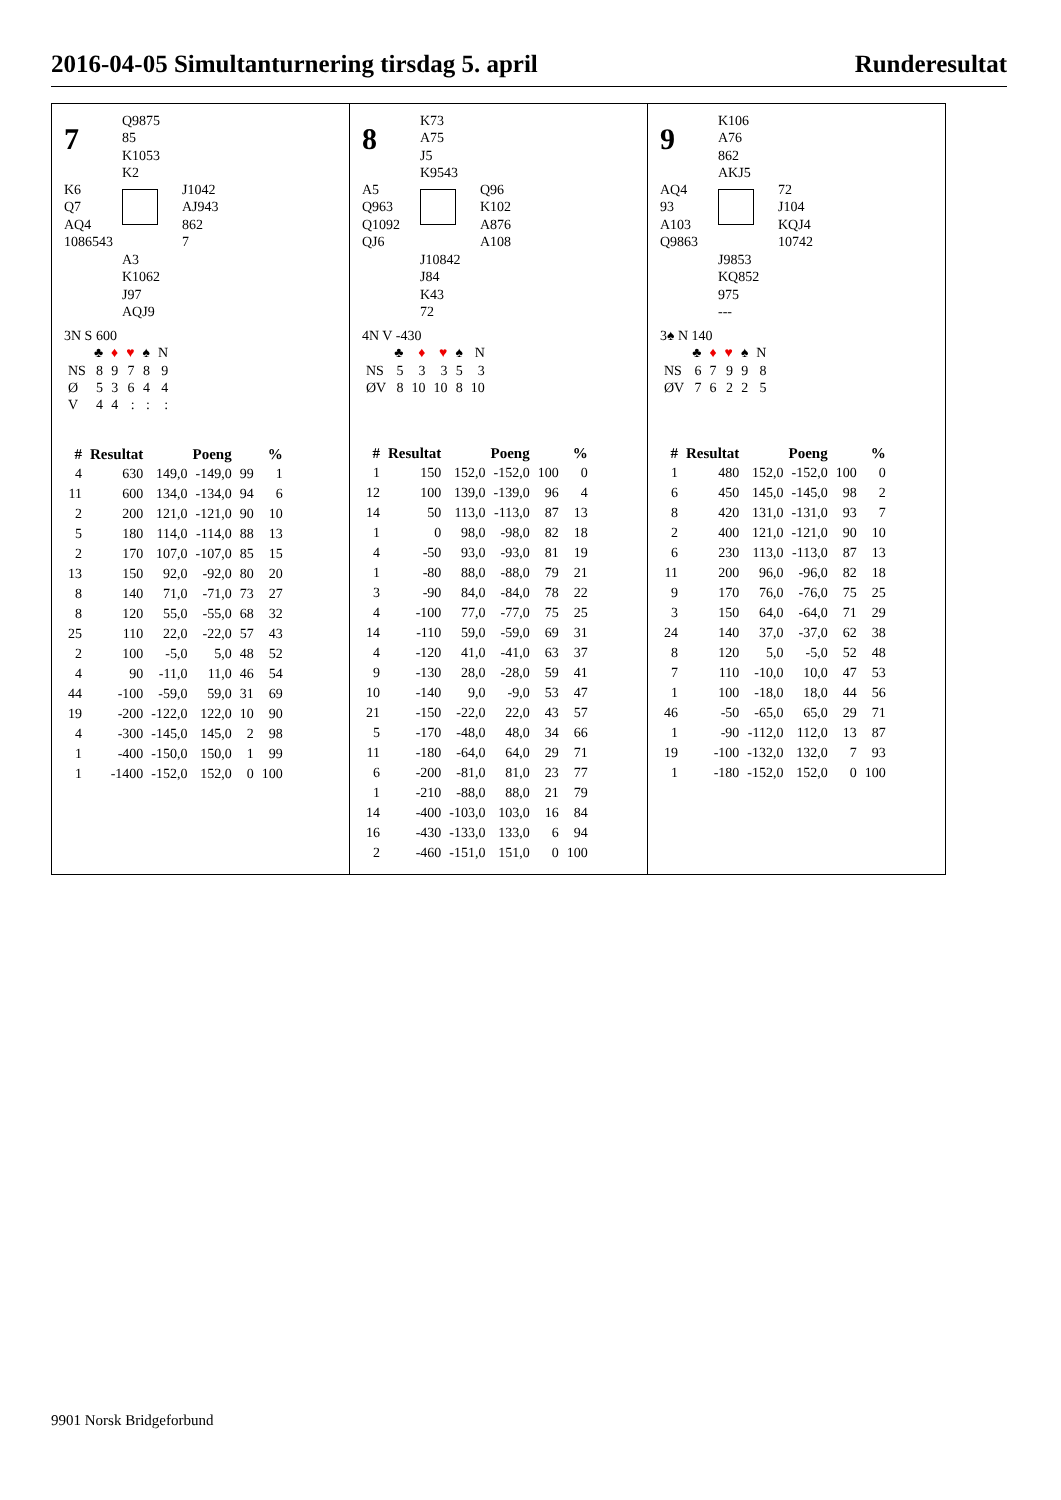2016-04-05 Simultanturnering tirsdag 5. april Runderesultat
7
Q9875
85
K1053
K2
K6
Q7
AQ4
1086543
J1042
AJ943
862
7
A3
K1062
J97
AQJ9
3N S 600
| | ♣ | ♦ | ♥ | ♠ | N |
| NS | 8 | 9 | 7 | 8 | 9 |
| Ø | 5 | 3 | 6 | 4 | 4 |
| V | 4 | 4 | : | : | : |
| # | Resultat | Poeng | | % | |
| --- | --- | --- | --- | --- | --- |
| 4 | 630 | 149,0 | -149,0 | 99 | 1 |
| 11 | 600 | 134,0 | -134,0 | 94 | 6 |
| 2 | 200 | 121,0 | -121,0 | 90 | 10 |
| 5 | 180 | 114,0 | -114,0 | 88 | 13 |
| 2 | 170 | 107,0 | -107,0 | 85 | 15 |
| 13 | 150 | 92,0 | -92,0 | 80 | 20 |
| 8 | 140 | 71,0 | -71,0 | 73 | 27 |
| 8 | 120 | 55,0 | -55,0 | 68 | 32 |
| 25 | 110 | 22,0 | -22,0 | 57 | 43 |
| 2 | 100 | -5,0 | 5,0 | 48 | 52 |
| 4 | 90 | -11,0 | 11,0 | 46 | 54 |
| 44 | -100 | -59,0 | 59,0 | 31 | 69 |
| 19 | -200 | -122,0 | 122,0 | 10 | 90 |
| 4 | -300 | -145,0 | 145,0 | 2 | 98 |
| 1 | -400 | -150,0 | 150,0 | 1 | 99 |
| 1 | -1400 | -152,0 | 152,0 | 0 | 100 |
8
K73
A75
J5
K9543
A5
Q963
Q1092
QJ6
Q96
K102
A876
A108
J10842
J84
K43
72
4N V -430
| | ♣ | ♦ | ♥ | ♠ | N |
| NS | 5 | 3 | 3 | 5 | 3 |
| ØV | 8 | 10 | 10 | 8 | 10 |
| # | Resultat | Poeng | | % | |
| --- | --- | --- | --- | --- | --- |
| 1 | 150 | 152,0 | -152,0 | 100 | 0 |
| 12 | 100 | 139,0 | -139,0 | 96 | 4 |
| 14 | 50 | 113,0 | -113,0 | 87 | 13 |
| 1 | 0 | 98,0 | -98,0 | 82 | 18 |
| 4 | -50 | 93,0 | -93,0 | 81 | 19 |
| 1 | -80 | 88,0 | -88,0 | 79 | 21 |
| 3 | -90 | 84,0 | -84,0 | 78 | 22 |
| 4 | -100 | 77,0 | -77,0 | 75 | 25 |
| 14 | -110 | 59,0 | -59,0 | 69 | 31 |
| 4 | -120 | 41,0 | -41,0 | 63 | 37 |
| 9 | -130 | 28,0 | -28,0 | 59 | 41 |
| 10 | -140 | 9,0 | -9,0 | 53 | 47 |
| 21 | -150 | -22,0 | 22,0 | 43 | 57 |
| 5 | -170 | -48,0 | 48,0 | 34 | 66 |
| 11 | -180 | -64,0 | 64,0 | 29 | 71 |
| 6 | -200 | -81,0 | 81,0 | 23 | 77 |
| 1 | -210 | -88,0 | 88,0 | 21 | 79 |
| 14 | -400 | -103,0 | 103,0 | 16 | 84 |
| 16 | -430 | -133,0 | 133,0 | 6 | 94 |
| 2 | -460 | -151,0 | 151,0 | 0 | 100 |
9
K106
A76
862
AKJ5
AQ4
93
A103
Q9863
72
J104
KQJ4
10742
J9853
KQ852
975
---
3♠ N 140
| | ♣ | ♦ | ♥ | ♠ | N |
| NS | 6 | 7 | 9 | 9 | 8 |
| ØV | 7 | 6 | 2 | 2 | 5 |
| # | Resultat | Poeng | | % | |
| --- | --- | --- | --- | --- | --- |
| 1 | 480 | 152,0 | -152,0 | 100 | 0 |
| 6 | 450 | 145,0 | -145,0 | 98 | 2 |
| 8 | 420 | 131,0 | -131,0 | 93 | 7 |
| 2 | 400 | 121,0 | -121,0 | 90 | 10 |
| 6 | 230 | 113,0 | -113,0 | 87 | 13 |
| 11 | 200 | 96,0 | -96,0 | 82 | 18 |
| 9 | 170 | 76,0 | -76,0 | 75 | 25 |
| 3 | 150 | 64,0 | -64,0 | 71 | 29 |
| 24 | 140 | 37,0 | -37,0 | 62 | 38 |
| 8 | 120 | 5,0 | -5,0 | 52 | 48 |
| 7 | 110 | -10,0 | 10,0 | 47 | 53 |
| 1 | 100 | -18,0 | 18,0 | 44 | 56 |
| 46 | -50 | -65,0 | 65,0 | 29 | 71 |
| 1 | -90 | -112,0 | 112,0 | 13 | 87 |
| 19 | -100 | -132,0 | 132,0 | 7 | 93 |
| 1 | -180 | -152,0 | 152,0 | 0 | 100 |
9901 Norsk Bridgeforbund